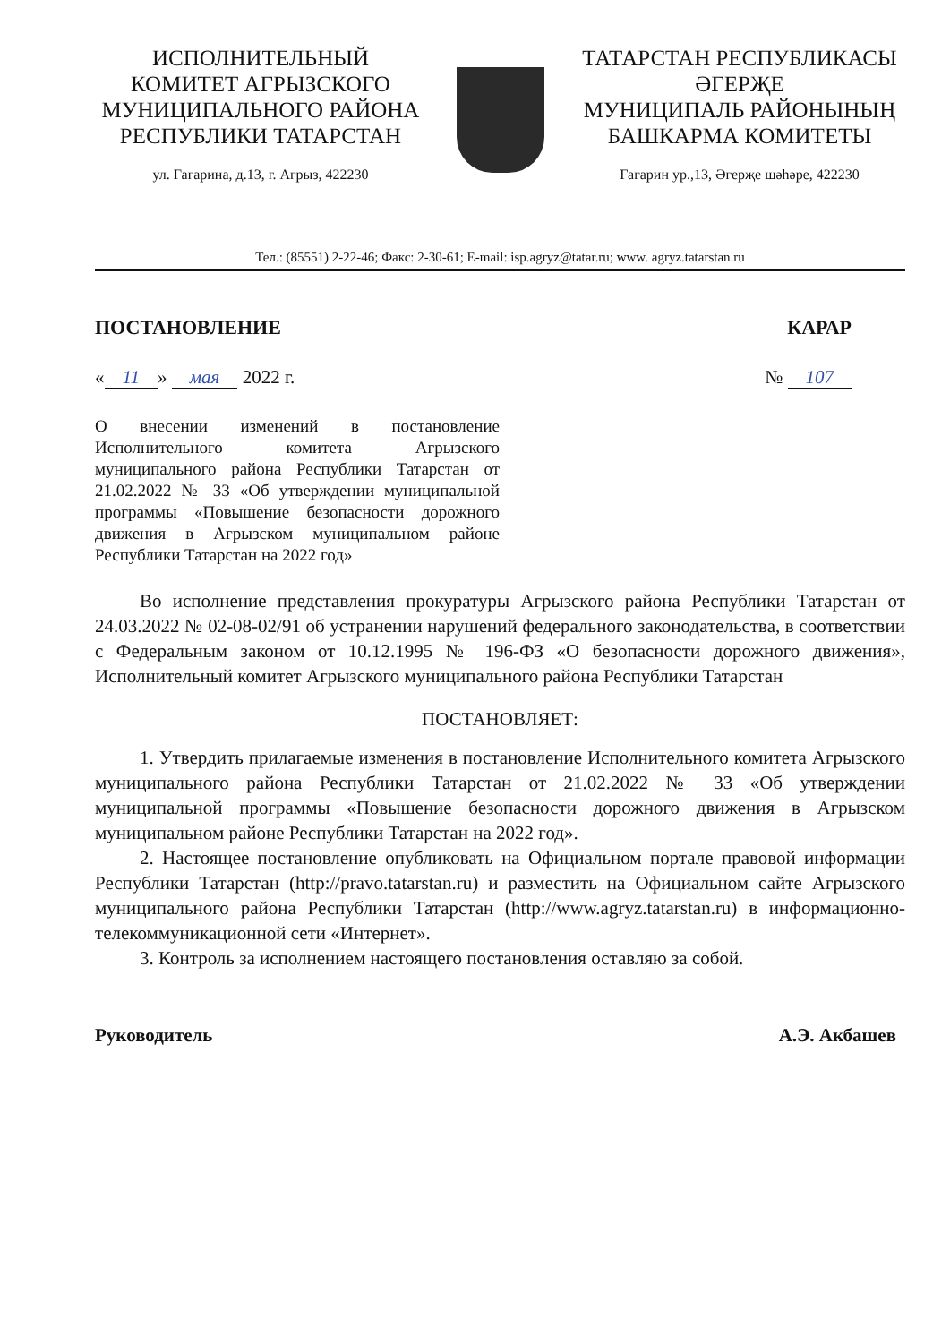ИСПОЛНИТЕЛЬНЫЙ
КОМИТЕТ АГРЫЗСКОГО
МУНИЦИПАЛЬНОГО РАЙОНА
РЕСПУБЛИКИ ТАТАРСТАН
ул. Гагарина, д.13, г. Агрыз, 422230
ТАТАРСТАН РЕСПУБЛИКАСЫ
ӘГЕРҖЕ
МУНИЦИПАЛЬ РАЙОНЫНЫҢ
БАШКАРМА КОМИТЕТЫ
Гагарин ур.,13, Әгерҗе шәһәре, 422230
Тел.: (85551) 2-22-46; Факс: 2-30-61; E-mail: isp.agryz@tatar.ru; www. agryz.tatarstan.ru
ПОСТАНОВЛЕНИЕ КАРАР
« 11 » мая 2022 г. № 107
О внесении изменений в постановление Исполнительного комитета Агрызского муниципального района Республики Татарстан от 21.02.2022 № 33 «Об утверждении муниципальной программы «Повышение безопасности дорожного движения в Агрызском муниципальном районе Республики Татарстан на 2022 год»
Во исполнение представления прокуратуры Агрызского района Республики Татарстан от 24.03.2022 № 02-08-02/91 об устранении нарушений федерального законодательства, в соответствии с Федеральным законом от 10.12.1995 № 196-ФЗ «О безопасности дорожного движения», Исполнительный комитет Агрызского муниципального района Республики Татарстан
ПОСТАНОВЛЯЕТ:
1. Утвердить прилагаемые изменения в постановление Исполнительного комитета Агрызского муниципального района Республики Татарстан от 21.02.2022 № 33 «Об утверждении муниципальной программы «Повышение безопасности дорожного движения в Агрызском муниципальном районе Республики Татарстан на 2022 год».
2. Настоящее постановление опубликовать на Официальном портале правовой информации Республики Татарстан (http://pravo.tatarstan.ru) и разместить на Официальном сайте Агрызского муниципального района Республики Татарстан (http://www.agryz.tatarstan.ru) в информационно-телекоммуникационной сети «Интернет».
3. Контроль за исполнением настоящего постановления оставляю за собой.
Руководитель А.Э. Акбашев